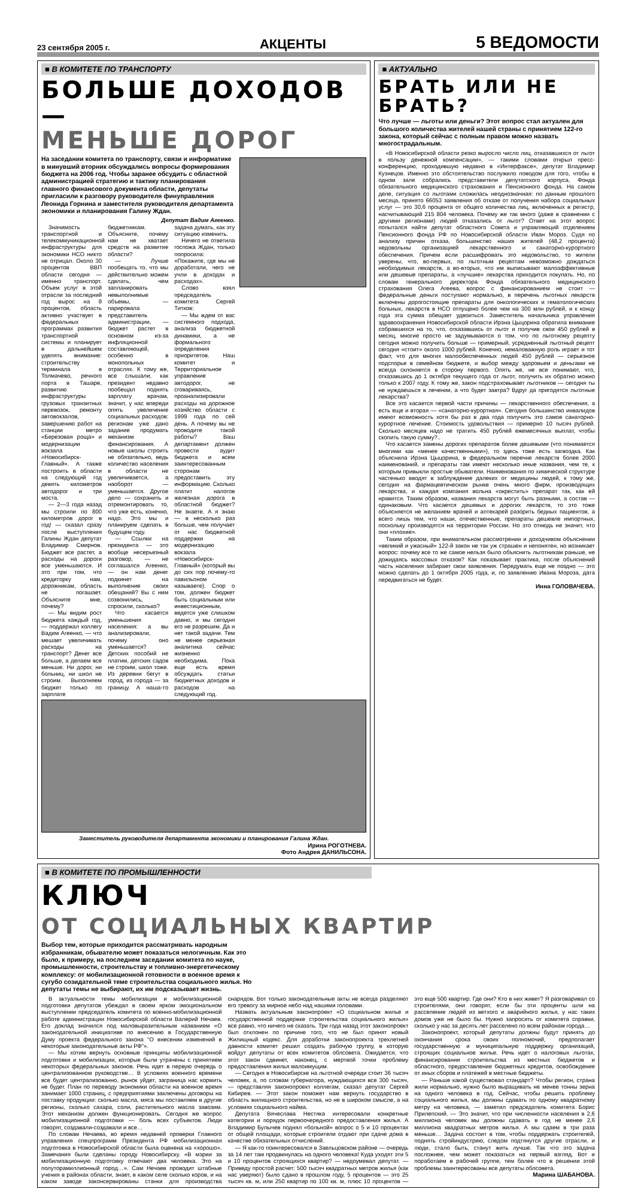23 сентября 2005 г. АКЦЕНТЫ 5 ВЕДОМОСТИ
■ В КОМИТЕТЕ ПО ТРАНСПОРТУ
БОЛЬШЕ ДОХОДОВ —
МЕНЬШЕ ДОРОГ
На заседании комитета по транспорту, связи и информатике в минувший вторник обсуждались вопросы формирования бюджета на 2006 год. Чтобы заранее обсудить с областной администрацией стратегию и тактику планирования главного финансового документа области, депутаты пригласили к разговору руководителя финуправления Леонида Горнина и заместителя руководителя департамента экономики и планирования Галину Ждан.
Депутат Вадим Агеенко.
Значимость транспортной и телекоммуникационной инфраструктуры для экономики НСО никто не отрицал. Около 30 процентов ВВП области сегодня — именно транспорт. Объем услуг в этой отрасли за последний год вырос на 8 процентов, область активно участвует в федеральных программах развития транспортной системы и планирует в дальнейшем уделять внимание: строительству терминала в Толмачево, речного порта в Ташаре, развитию инфраструктуры грузовых транзитных перевозок, ремонту автовокзалов, завершению работ на станции метро «Березовая роща» и модернизации вокзала «Новосибирск-Главный». А также построить в области на следующий год девять километров автодорог и три моста.
— 2—3 года назад мы строили по 800 километров дорог в год! — сказал сразу после выступления Галины Ждан депутат Владимир Смирнов. Бюджет все растет, а расходы на дороги все уменьшаются. И это при том, что кредиторку нам, дорожникам, область не погашает. Объясните мне, почему?
— Мы видим рост бюджета каждый год, — поддержал коллегу Вадим Агеенко, — что мешает увеличивать расходы на транспорт? Денег все больше, а делаем все меньше. Ни дорог, ни больниц, ни школ не строим. Выполняем бюджет только по зарплате бюджетникам. Объясните, почему нам не хватает средств на развитие области?
— Лучше пообещать то, что мы действительно можем сделать, чем запланировать невыполнимые объемы, — парировала представитель администрации, — бюджет растет в основном из-за инфляционной составляющей, особенно в монопольных отраслях. К тому же, все слышали, как президент недавно пообещал поднять зарплату врачам, значит, у нас впереди опять увеличение социальных расходов: регионам уже дано задание продумать механизм финансирования. А новые школы строить не обязательно, ведь количество населения в области не увеличивается, а наоборот — уменьшается. Другое дело — сохранить и отремонтировать то, что уже есть, конечно, надо. Это мы и планируем сделать в будущем году.
— Ссылки на президента — это вообще несерьезный разговор, — не соглашался Агеенко, — он нам денег подкинет на выполнение своих обещаний? Вы с ним созвонились, спросили, сколько?
Что касается уменьшения населения: а вы анализировали, почему оно уменьшается? Детских пособий не платим, детских садов не строим, школ тоже. Из деревни бегут в город, из города — за границу. А наша-то задача думать, как эту ситуацию изменить.
Ничего не ответила госпожа Ждан, только попросила: «Покажите, где мы не доработали, чего не учли в доходах и расходах».
Слово взял председатель комитета Сергей Титков:
— Мы ждем от вас системного подхода, анализа бюджетной динамики, а не формального определения приоритетов. Наш комитет и Территориальное управление автодорог, не сговариваясь, проанализировали расходы на дорожное хозяйство области с 1999 года по сей день. А почему вы не проводите такой работы? Ваш департамент должен провести аудит бюджета и всем заинтересованным сторонам предоставить эту информацию. Сколько платит налогов железная дорога в областной бюджет? Не знаете. А я знаю — в несколько раз больше, чем получает от нас бюджетной поддержки на модернизацию вокзала «Новосибирск-Главный» (который вы до сих пор почему-то павильоном называете). Спор о том, должен бюджет быть социальным или инвестиционным, ведется уже слишком давно, и мы сегодня его не разрешим. Да и нет такой задачи. Тем не менее серьезная аналитика сейчас жизненно необходима. Пока еще есть время обсуждать статьи бюджетных доходов и расходов на следующий год.
Заместитель руководителя департамента экономики и планирования Галина Ждан.
Ирина РОГОТНЕВА.
Фото Андрея ДАНИЛЬСОНА.
■ АКТУАЛЬНО
БРАТЬ ИЛИ НЕ БРАТЬ?
Что лучше — льготы или деньги? Этот вопрос стал актуален для большого количества жителей нашей страны с принятием 122-го закона, который сейчас с полным правом можно назвать многострадальным.
«В Новосибирской области резко выросло число лиц, отказавшихся от льгот в пользу денежной компенсации», — такими словами открыл пресс-конференцию, проходившую недавно в «Интерфаксе», депутат Владимир Кузнецов. Именно это обстоятельство послужило поводом для того, чтобы в одном зале собрались представители депутатского корпуса, Фонда обязательного медицинского страхования и Пенсионного фонда. На самом деле, ситуация со льготами сложилась неоднозначная: по данным прошлого месяца, принято 66053 заявления об отказе от получения набора социальных услуг — это 30,6 процента от общего количества лиц, включенных в регистр, насчитывающий 215 804 человека. Почему же так много (даже в сравнении с другими регионами) людей отказались от льгот? Ответ на этот вопрос попытался найти депутат областного Совета и управляющий отделением Пенсионного фонда РФ по Новосибирской области Иван Мороз. Судя по анализу причин отказа, большинство наших жителей (48,2 процента) недовольны организацией лекарственного и санаторно-курортного обеспечения. Причем если расшифровать это недовольство, то жители уверены, что, во-первых, по льготным рецептам невозможно дождаться необходимых лекарств, а во-вторых, что им выписывают малоэффективные или дешевые препараты, а «лучшие» лекарства приходится покупать. Но, по словам генерального директора Фонда обязательного медицинского страхования Олега Агеева, вопрос с финансированием не стоит — федеральные деньги поступают нормально, в перечень льготных лекарств включены дорогостоящие препараты для онкологических и гематологических больных, лекарств в НСО отпущено более чем на 300 млн рублей, и к концу года эта сумма обещает удвоиться. Заместитель начальника управления здравоохранения Новосибирской области Ирэна Цыцорина обратила внимание собравшихся на то, что, отказавшись от льгот и получив свои 450 рублей в месяц, многие просто не задумываются о том, что по льготному рецепту сегодня можно получить больше — примерный, усредненный льготный рецепт сегодня «стоит» около 1000 рублей. Конечно, немаловажную роль играет и тот факт, что для многих малообеспеченных людей 450 рублей — серьезное подспорье в семейном бюджете, и выбор между здоровьем и деньгами не всегда склоняется в сторону первого. Опять же, не все понимают, что, отказавшись до 1 октября текущего года от льгот, получить их обратно можно только к 2007 году. К тому же, закон подстраховывает льготников — сегодня ты не нуждаешься в лечении, а что будет завтра? Вдруг да пригодятся льготные лекарства?
Все это касается первой части причины — лекарственного обеспечения, а есть еще и вторая — «санаторно-курортная». Сегодня большинство инвалидов имеют возможность хотя бы раз в два года получить это самое санаторно-курортное лечение. Стоимость удовольствия — примерно 10 тысяч рублей. Сколько месяцев надо не тратить 450 рублей ежемесячных выплат, чтобы скопить такую сумму?..
Что касается замены дорогих препаратов более дешевыми (что понимается многими как «менее качественными»), то здесь тоже есть загвоздка. Как объяснила Ирэна Цыцорина, в федеральном перечне лекарств более 2000 наименований, и препараты там имеют несколько иные названия, чем те, к которым привыкли простые обыватели. Наименования по химической структуре частенько вводят в заблуждение далеких от медицины людей, к тому же, сегодня на фармацевтическом рынке очень много фирм, производящих лекарства, и каждая компания вольна «окрестить» препарат так, как ей нравится. Таким образом, названия лекарств могут быть разными, а состав — одинаковым. Что касается дешевых и дорогих лекарств, то это тоже объясняется не желанием врачей и аптекарей разорить бедных пациентов, а всего лишь тем, что наши, отечественные, препараты дешевле импортных, поскольку производятся на территории России. Но это отнюдь не значит, что они «плохие».
Таким образом, при внимательном рассмотрении и доходчивом объяснении «великий и ужасный» 122-й закон не так уж страшен и непонятен, но возникает вопрос: почему все то же самое нельзя было объяснить льготникам раньше, не дожидаясь массовых отказов? Как показывает практика, после объяснений часть населения забирает свои заявления. Передумать еще не поздно — это можно сделать до 1 октября 2005 года, и, по заявлению Ивана Мороза, дата передвигаться не будет.
Инна ГОЛОВАЧЕВА.
■ В КОМИТЕТЕ ПО ПРОМЫШЛЕННОСТИ
КЛЮЧ
ОТ СОЦИАЛЬНЫХ КВАРТИР
Выбор тем, которые приходится рассматривать народным избранникам, обывателю может показаться нелогичным. Как это было, к примеру, на последнем заседании комитета по науке, промышленности, строительству и топливно-энергетическому комплексу: от мобилизационной готовности в военное время к сугубо созидательной теме строительства социального жилья. Но депутаты темы не выбирают, их им подсказывает жизнь.
В актуальности темы мобилизации и мобилизационной подготовки депутатов убеждал в своем ярком эмоциональном выступлении председатель комитета по военно-мобилизационной работе администрации Новосибирской области Валерий Нечаев. Его доклад значился под маловыразительным названием «О законодательной инициативе по внесению в Государственную Думу проекта федерального закона "О внесении изменений в некоторые законодательные акты РФ"».
— Мы хотим вернуть основные принципы мобилизационной подготовки и мобилизации, которые были утрачены с принятием некоторых федеральных законов. Речь идет в первую очередь о централизованном руководстве… В условиях военного времени все будет централизованно, рынок уйдет, заграница нас кормить не будет. План по переводу экономики области на военное время занимает 1000 страниц, с предприятиями заключены договоры на поставку продукции: сколько масла, мяса мы поставляем в другие регионы, сколько сахара, соли, растительного масла завозим. Этот механизм должен функционировать. Сегодня же вопрос мобилизационной подготовки — боль всех субъектов. Люди говорят, создавали-создавали и все…
По словам Нечаева, во время недавней проверки Главного управления спецпрограмм Президента РФ мобилизационная подготовка в Новосибирской области была оценена на «хорошо». Замечания были сделаны городу Новосибирску. «В мэрии за мобилизационную подготовку отвечают два человека. Это на полуторамиллионный город…». Сам Нечаев проводит штабные учения в районах области, знает, в каком селе сколько коров, и на каком заводе законсервированы станки для производства снарядов. Вот только законодательные акты не всегда разделяют его тревогу за мирное небо над нашими головами.
Назвать актуальным законопроект «О социальном жилье и государственной поддержке строительства социального жилья» все равно, что ничего не сказать. Три года назад этот законопроект был отклонен по причине того, что не был принят новый Жилищный кодекс. Для доработки законопроекта трехлетней давности комитет решил создать рабочую группу, в которую войдут депутаты от всех комитетов облсовета. Ожидается, что этот закон сдвинет, наконец, с мертвой точки проблему предоставления жилья малоимущим.
— Сегодня в Новосибирске на льготной очереди стоит 36 тысяч человек, а, по словам губернатора, нуждающихся все 300 тысяч, — представляя законопроект коллегам, сказал депутат Сергей Кибирев. — Этот закон поможет нам вернуть государство в область жилищного строительства, но не в широком смысле, а на условиях социального найма.
Депутата Вячеслава Нестяка интересовали конкретные категории и порядок первоочередного предоставления жилья. А Владимир Булычев поднял «больной» вопрос о 5 и 10 процентах от общей площади, которые строители отдают при сдаче дома в качестве обязательных отчислений.
— Я как-то поинтересовался в Заельцовском районе — очередь за 14 лет там продвинулась на одного человека! Куда уходят эти 5 и 10 процентов строящихся квартир? — недоумевал депутат. — Приведу простой расчет: 500 тысяч квадратных метров жилья (как нас уверяют) было сдано в прошлом году, 5 процентов — это 25 тысяч кв. м, или 250 квартир по 100 кв. м, плюс 10 процентов — это еще 500 квартир. Где они? Кто в них живет? Я разговаривал со строителями, они говорят, если бы эти проценты шли на расселение людей из ветхого и аварийного жилья, у нас таких домов уже не было бы. Нужно запросить от комитета справки, сколько у нас за десять лет расселено по всем районам города…
Законопроект, который депутаты должны будут принять до окончания срока своих полномочий, предполагает государственную и муниципальную поддержку организаций, строящих социальное жилье. Речь идет о налоговых льготах, финансировании строительства из местных бюджетов и областного, предоставление бюджетных кредитов, освобождение от иных сборов и платежей в местные бюджеты.
— Раньше какой существовал стандарт? Чтобы регион, страна жили нормально, нужно было выращивать не менее тонны зерна на одного человека в год. Сейчас, чтобы решить проблему социального жилья, мы должны сдавать по одному квадратному метру на человека, — заметил председатель комитета Борис Прилепский. — Это значит, что при численности населения в 2,6 миллиона человек мы должны сдавать в год не менее 2,6 миллиона квадратных метров жилья. А мы сдаем в три раза меньше… Задача состоит в том, чтобы поддержать строителей, поднять стройиндустрию, следом подтянутся другие отрасли, и люди, стало быть, станут жить лучше. Так что это задача посложнее, чем может показаться на первый взгляд. Вот и поработаем в рабочей группе, тем более что в решении этой проблемы заинтересованы все депутаты облсовета.
Марина ШАБАНОВА.